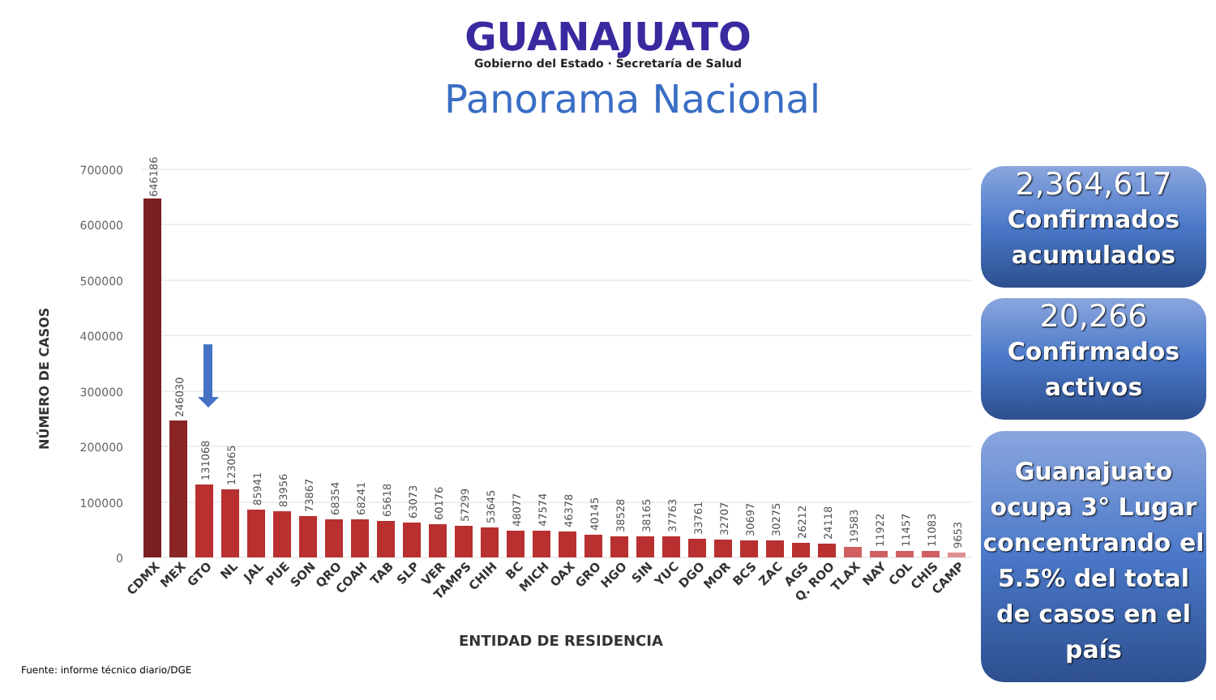GUANAJUATO
Gobierno del Estado · Secretaría de Salud
Panorama Nacional
700000
600000
500000
400000
300000
200000
100000
0
NÚMERO DE CASOS
646186
246030
131068
123065
85941
83956
73867
68354
68241
65618
63073
60176
57299
53645
48077
47574
46378
40145
38528
38165
37763
33761
32707
30697
30275
26212
24118
19583
11922
11457
11083
9653
CDMX
MEX
GTO
NL
JAL
PUE
SON
QRO
COAH
TAB
SLP
VER
TAMPS
CHIH
BC
MICH
OAX
GRO
HGO
SIN
YUC
DGO
MOR
BCS
ZAC
AGS
Q. ROO
TLAX
NAY
COL
CHIS
CAMP
ENTIDAD DE RESIDENCIA
2,364,617
Confirmados acumulados
20,266
Confirmados activos
Guanajuato ocupa 3° Lugar concentrando el 5.5% del total de casos en el país
Fuente: informe técnico diario/DGE